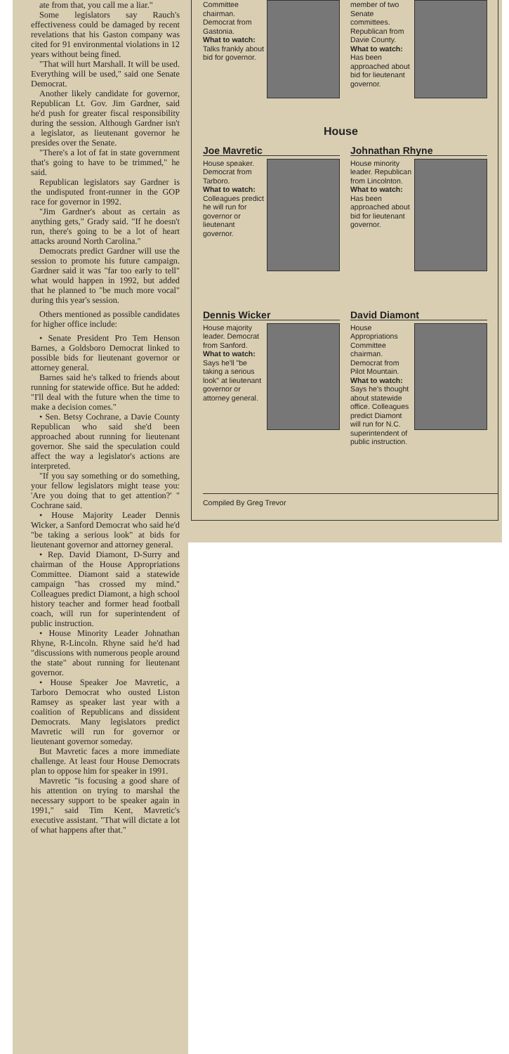ate from that, you call me a liar."
Some legislators say Rauch's effectiveness could be damaged by recent revelations that his Gaston company was cited for 91 environmental violations in 12 years without being fined.
"That will hurt Marshall. It will be used. Everything will be used," said one Senate Democrat.
Another likely candidate for governor, Republican Lt. Gov. Jim Gardner, said he'd push for greater fiscal responsibility during the session. Although Gardner isn't a legislator, as lieutenant governor he presides over the Senate.
"There's a lot of fat in state government that's going to have to be trimmed," he said.
Republican legislators say Gardner is the undisputed front-runner in the GOP race for governor in 1992.
"Jim Gardner's about as certain as anything gets," Grady said. "If he doesn't run, there's going to be a lot of heart attacks around North Carolina."
Democrats predict Gardner will use the session to promote his future campaign. Gardner said it was "far too early to tell" what would happen in 1992, but added that he planned to "be much more vocal" during this year's session.
Others mentioned as possible candidates for higher office include:
• Senate President Pro Tem Henson Barnes, a Goldsboro Democrat linked to possible bids for lieutenant governor or attorney general.
Barnes said he's talked to friends about running for statewide office. But he added: "I'll deal with the future when the time to make a decision comes."
• Sen. Betsy Cochrane, a Davie County Republican who said she'd been approached about running for lieutenant governor. She said the speculation could affect the way a legislator's actions are interpreted.
"If you say something or do something, your fellow legislators might tease you: 'Are you doing that to get attention?' " Cochrane said.
• House Majority Leader Dennis Wicker, a Sanford Democrat who said he'd "be taking a serious look" at bids for lieutenant governor and attorney general.
• Rep. David Diamont, D-Surry and chairman of the House Appropriations Committee. Diamont said a statewide campaign "has crossed my mind." Colleagues predict Diamont, a high school history teacher and former head football coach, will run for superintendent of public instruction.
• House Minority Leader Johnathan Rhyne, R-Lincoln. Rhyne said he'd had "discussions with numerous people around the state" about running for lieutenant governor.
• House Speaker Joe Mavretic, a Tarboro Democrat who ousted Liston Ramsey as speaker last year with a coalition of Republicans and dissident Democrats. Many legislators predict Mavretic will run for governor or lieutenant governor someday.
But Mavretic faces a more immediate challenge. At least four House Democrats plan to oppose him for speaker in 1991.
Mavretic "is focusing a good share of his attention on trying to marshal the necessary support to be speaker again in 1991," said Tim Kent, Mavretic's executive assistant. "That will dictate a lot of what happens after that."
Committee chairman. Democrat from Gastonia.
What to watch: Talks frankly about bid for governor.
member of two Senate committees. Republican from Davie County.
What to watch: Has been approached about bid for lieutenant governor.
House
Joe Mavretic
House speaker. Democrat from Tarboro.
What to watch: Colleagues predict he will run for governor or lieutenant governor.
Johnathan Rhyne
House minority leader. Republican from Lincolnton.
What to watch: Has been approached about bid for lieutenant governor.
Dennis Wicker
House majority leader. Democrat from Sanford.
What to watch: Says he'll "be taking a serious look" at lieutenant governor or attorney general.
David Diamont
House Appropriations Committee chairman. Democrat from Pilot Mountain.
What to watch: Says he's thought about statewide office. Colleagues predict Diamont will run for N.C. superintendent of public instruction.
Compiled By Greg Trevor